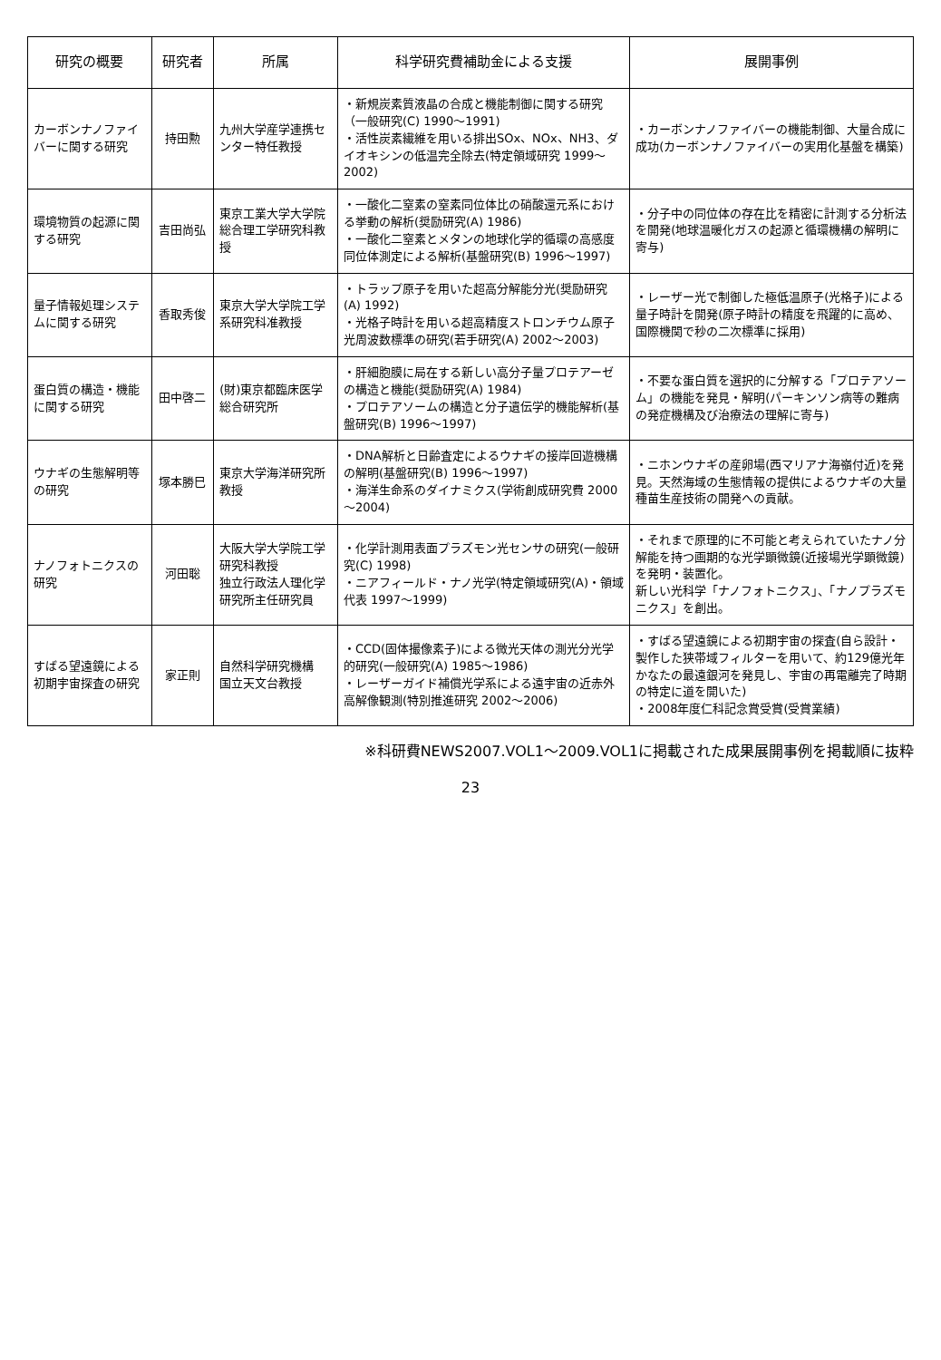| 研究の概要 | 研究者 | 所属 | 科学研究費補助金による支援 | 展開事例 |
| --- | --- | --- | --- | --- |
| カーボンナノファイバーに関する研究 | 持田勲 | 九州大学産学連携センター特任教授 | ・新規炭素質液晶の合成と機能制御に関する研究（一般研究(C) 1990～1991) ・活性炭素繊維を用いる排出SOx、NOx、NH3、ダイオキシンの低温完全除去(特定領域研究 1999～2002) | ・カーボンナノファイバーの機能制御、大量合成に成功(カーボンナノファイバーの実用化基盤を構築) |
| 環境物質の起源に関する研究 | 吉田尚弘 | 東京工業大学大学院総合理工学研究科教授 | ・一酸化二窒素の窒素同位体比の硝酸還元系における挙動の解析(奨励研究(A) 1986) ・一酸化二窒素とメタンの地球化学的循環の高感度同位体測定による解析(基盤研究(B) 1996～1997) | ・分子中の同位体の存在比を精密に計測する分析法を開発(地球温暖化ガスの起源と循環機構の解明に寄与) |
| 量子情報処理システムに関する研究 | 香取秀俊 | 東京大学大学院工学系研究科准教授 | ・トラップ原子を用いた超高分解能分光(奨励研究(A) 1992) ・光格子時計を用いる超高精度ストロンチウム原子光周波数標準の研究(若手研究(A) 2002～2003) | ・レーザー光で制御した極低温原子(光格子)による量子時計を開発(原子時計の精度を飛躍的に高め、国際機関で秒の二次標準に採用) |
| 蛋白質の構造・機能に関する研究 | 田中啓二 | (財)東京都臨床医学総合研究所 | ・肝細胞膜に局在する新しい高分子量プロテアーゼの構造と機能(奨励研究(A) 1984) ・プロテアソームの構造と分子遺伝学的機能解析(基盤研究(B) 1996～1997) | ・不要な蛋白質を選択的に分解する「プロテアソーム」の機能を発見・解明(パーキンソン病等の難病の発症機構及び治療法の理解に寄与) |
| ウナギの生態解明等の研究 | 塚本勝巳 | 東京大学海洋研究所教授 | ・DNA解析と日齢査定によるウナギの接岸回遊機構の解明(基盤研究(B) 1996～1997) ・海洋生命系のダイナミクス(学術創成研究費 2000～2004) | ・ニホンウナギの産卵場(西マリアナ海嶺付近)を発見。天然海域の生態情報の提供によるウナギの大量種苗生産技術の開発への貢献。 |
| ナノフォトニクスの研究 | 河田聡 | 大阪大学大学院工学研究科教授 独立行政法人理化学研究所主任研究員 | ・化学計測用表面プラズモン光センサの研究(一般研究(C) 1998) ・ニアフィールド・ナノ光学(特定領域研究(A)・領域代表 1997～1999) | ・それまで原理的に不可能と考えられていたナノ分解能を持つ画期的な光学顕微鏡(近接場光学顕微鏡)を発明・装置化。 新しい光科学「ナノフォトニクス」、「ナノプラズモニクス」を創出。 |
| すばる望遠鏡による初期宇宙探査の研究 | 家正則 | 自然科学研究機構 国立天文台教授 | ・CCD(固体撮像素子)による微光天体の測光分光学的研究(一般研究(A) 1985～1986) ・レーザーガイド補償光学系による遠宇宙の近赤外高解像観測(特別推進研究 2002～2006) | ・すばる望遠鏡による初期宇宙の探査(自ら設計・製作した狭帯域フィルターを用いて、約129億光年かなたの最遠銀河を発見し、宇宙の再電離完了時期の特定に道を開いた) ・2008年度仁科記念賞受賞(受賞業績) |
※科研費NEWS2007.VOL1～2009.VOL1に掲載された成果展開事例を掲載順に抜粋
23